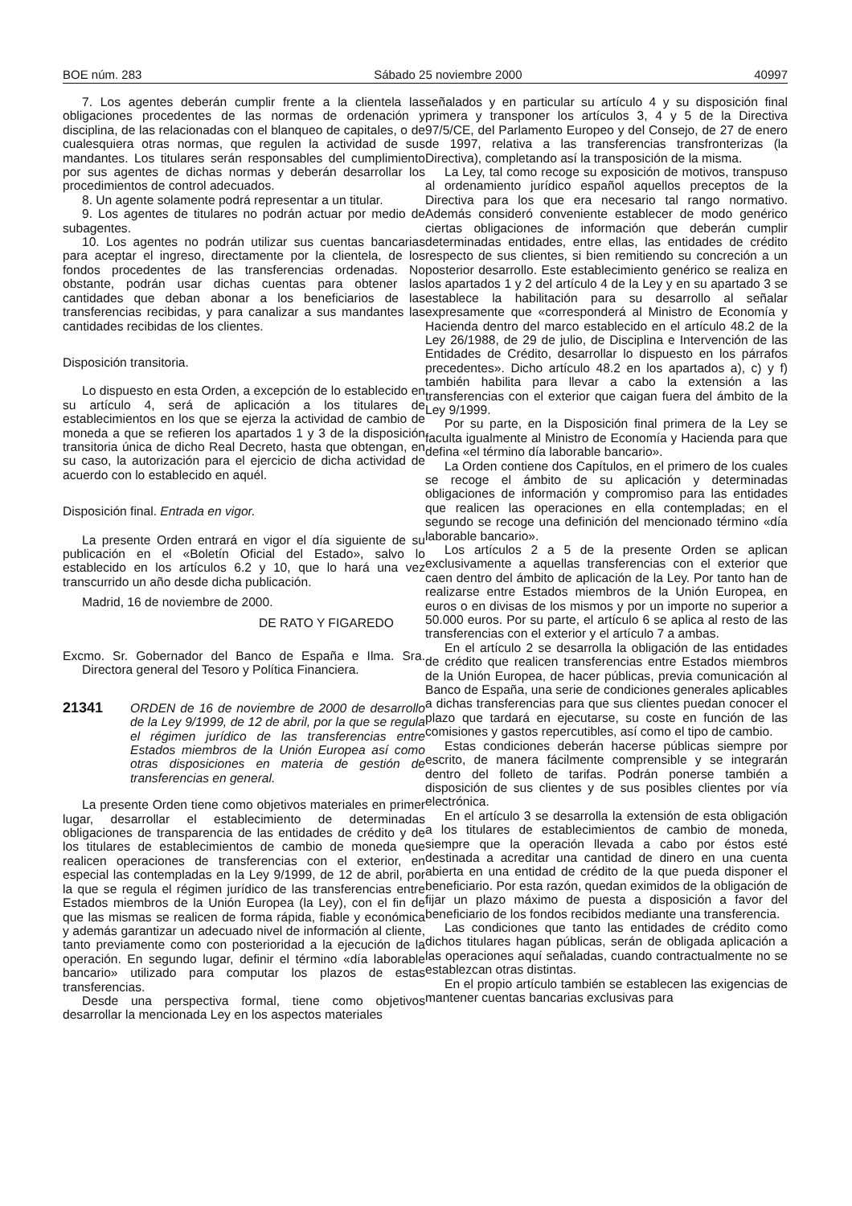BOE núm. 283 Sábado 25 noviembre 2000 40997
7. Los agentes deberán cumplir frente a la clientela las obligaciones procedentes de las normas de ordenación y disciplina, de las relacionadas con el blanqueo de capitales, o de cualesquiera otras normas, que regulen la actividad de sus mandantes. Los titulares serán responsables del cumplimiento por sus agentes de dichas normas y deberán desarrollar los procedimientos de control adecuados.
8. Un agente solamente podrá representar a un titular.
9. Los agentes de titulares no podrán actuar por medio de subagentes.
10. Los agentes no podrán utilizar sus cuentas bancarias para aceptar el ingreso, directamente por la clientela, de los fondos procedentes de las transferencias ordenadas. No obstante, podrán usar dichas cuentas para obtener las cantidades que deban abonar a los beneficiarios de las transferencias recibidas, y para canalizar a sus mandantes las cantidades recibidas de los clientes.
Disposición transitoria.
Lo dispuesto en esta Orden, a excepción de lo establecido en su artículo 4, será de aplicación a los titulares de establecimientos en los que se ejerza la actividad de cambio de moneda a que se refieren los apartados 1 y 3 de la disposición transitoria única de dicho Real Decreto, hasta que obtengan, en su caso, la autorización para el ejercicio de dicha actividad de acuerdo con lo establecido en aquél.
Disposición final. Entrada en vigor.
La presente Orden entrará en vigor el día siguiente de su publicación en el «Boletín Oficial del Estado», salvo lo establecido en los artículos 6.2 y 10, que lo hará una vez transcurrido un año desde dicha publicación.
Madrid, 16 de noviembre de 2000.
DE RATO Y FIGAREDO
Excmo. Sr. Gobernador del Banco de España e Ilma. Sra. Directora general del Tesoro y Política Financiera.
21341 ORDEN de 16 de noviembre de 2000 de desarrollo de la Ley 9/1999, de 12 de abril, por la que se regula el régimen jurídico de las transferencias entre Estados miembros de la Unión Europea así como otras disposiciones en materia de gestión de transferencias en general.
La presente Orden tiene como objetivos materiales en primer lugar, desarrollar el establecimiento de determinadas obligaciones de transparencia de las entidades de crédito y de los titulares de establecimientos de cambio de moneda que realicen operaciones de transferencias con el exterior, en especial las contempladas en la Ley 9/1999, de 12 de abril, por la que se regula el régimen jurídico de las transferencias entre Estados miembros de la Unión Europea (la Ley), con el fin de que las mismas se realicen de forma rápida, fiable y económica y además garantizar un adecuado nivel de información al cliente, tanto previamente como con posterioridad a la ejecución de la operación. En segundo lugar, definir el término «día laborable bancario» utilizado para computar los plazos de estas transferencias.
Desde una perspectiva formal, tiene como objetivos desarrollar la mencionada Ley en los aspectos materiales
señalados y en particular su artículo 4 y su disposición final primera y transponer los artículos 3, 4 y 5 de la Directiva 97/5/CE, del Parlamento Europeo y del Consejo, de 27 de enero de 1997, relativa a las transferencias transfronterizas (la Directiva), completando así la transposición de la misma.
La Ley, tal como recoge su exposición de motivos, transpuso al ordenamiento jurídico español aquellos preceptos de la Directiva para los que era necesario tal rango normativo. Además consideró conveniente establecer de modo genérico ciertas obligaciones de información que deberán cumplir determinadas entidades, entre ellas, las entidades de crédito respecto de sus clientes, si bien remitiendo su concreción a un posterior desarrollo. Este establecimiento genérico se realiza en los apartados 1 y 2 del artículo 4 de la Ley y en su apartado 3 se establece la habilitación para su desarrollo al señalar expresamente que «corresponderá al Ministro de Economía y Hacienda dentro del marco establecido en el artículo 48.2 de la Ley 26/1988, de 29 de julio, de Disciplina e Intervención de las Entidades de Crédito, desarrollar lo dispuesto en los párrafos precedentes». Dicho artículo 48.2 en los apartados a), c) y f) también habilita para llevar a cabo la extensión a las transferencias con el exterior que caigan fuera del ámbito de la Ley 9/1999.
Por su parte, en la Disposición final primera de la Ley se faculta igualmente al Ministro de Economía y Hacienda para que defina «el término día laborable bancario».
La Orden contiene dos Capítulos, en el primero de los cuales se recoge el ámbito de su aplicación y determinadas obligaciones de información y compromiso para las entidades que realicen las operaciones en ella contempladas; en el segundo se recoge una definición del mencionado término «día laborable bancario».
Los artículos 2 a 5 de la presente Orden se aplican exclusivamente a aquellas transferencias con el exterior que caen dentro del ámbito de aplicación de la Ley. Por tanto han de realizarse entre Estados miembros de la Unión Europea, en euros o en divisas de los mismos y por un importe no superior a 50.000 euros. Por su parte, el artículo 6 se aplica al resto de las transferencias con el exterior y el artículo 7 a ambas.
En el artículo 2 se desarrolla la obligación de las entidades de crédito que realicen transferencias entre Estados miembros de la Unión Europea, de hacer públicas, previa comunicación al Banco de España, una serie de condiciones generales aplicables a dichas transferencias para que sus clientes puedan conocer el plazo que tardará en ejecutarse, su coste en función de las comisiones y gastos repercutibles, así como el tipo de cambio.
Estas condiciones deberán hacerse públicas siempre por escrito, de manera fácilmente comprensible y se integrarán dentro del folleto de tarifas. Podrán ponerse también a disposición de sus clientes y de sus posibles clientes por vía electrónica.
En el artículo 3 se desarrolla la extensión de esta obligación a los titulares de establecimientos de cambio de moneda, siempre que la operación llevada a cabo por éstos esté destinada a acreditar una cantidad de dinero en una cuenta abierta en una entidad de crédito de la que pueda disponer el beneficiario. Por esta razón, quedan eximidos de la obligación de fijar un plazo máximo de puesta a disposición a favor del beneficiario de los fondos recibidos mediante una transferencia.
Las condiciones que tanto las entidades de crédito como dichos titulares hagan públicas, serán de obligada aplicación a las operaciones aquí señaladas, cuando contractualmente no se establezcan otras distintas.
En el propio artículo también se establecen las exigencias de mantener cuentas bancarias exclusivas para